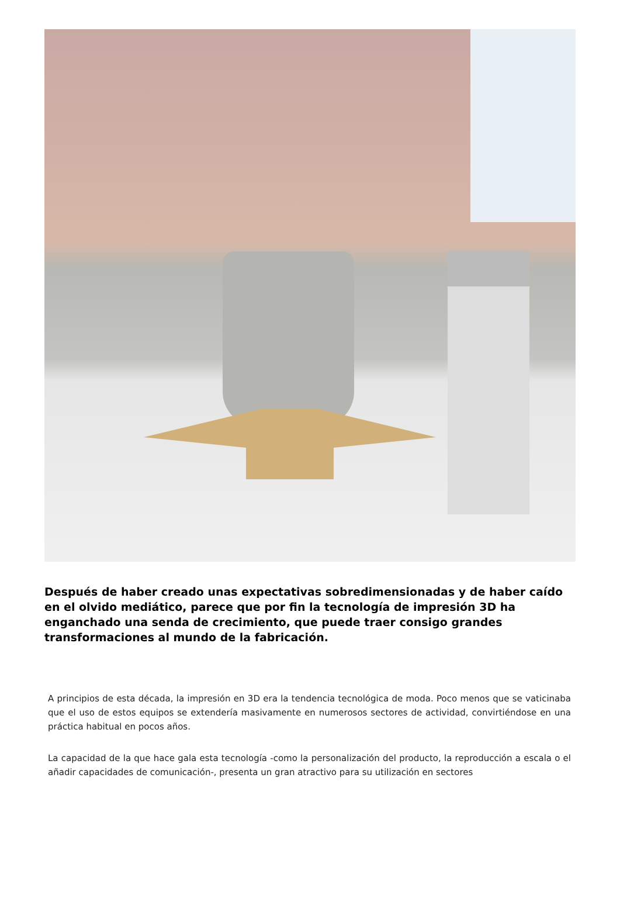Después de haber creado unas expectativas sobredimensionadas y de haber caído en el olvido mediático, parece que por fin la tecnología de impresión 3D ha enganchado una senda de crecimiento, que puede traer consigo grandes transformaciones al mundo de la fabricación.
A principios de esta década, la impresión en 3D era la tendencia tecnológica de moda. Poco menos que se vaticinaba que el uso de estos equipos se extendería masivamente en numerosos sectores de actividad, convirtiéndose en una práctica habitual en pocos años.
La capacidad de la que hace gala esta tecnología -como la personalización del producto, la reproducción a escala o el añadir capacidades de comunicación-, presenta un gran atractivo para su utilización en sectores